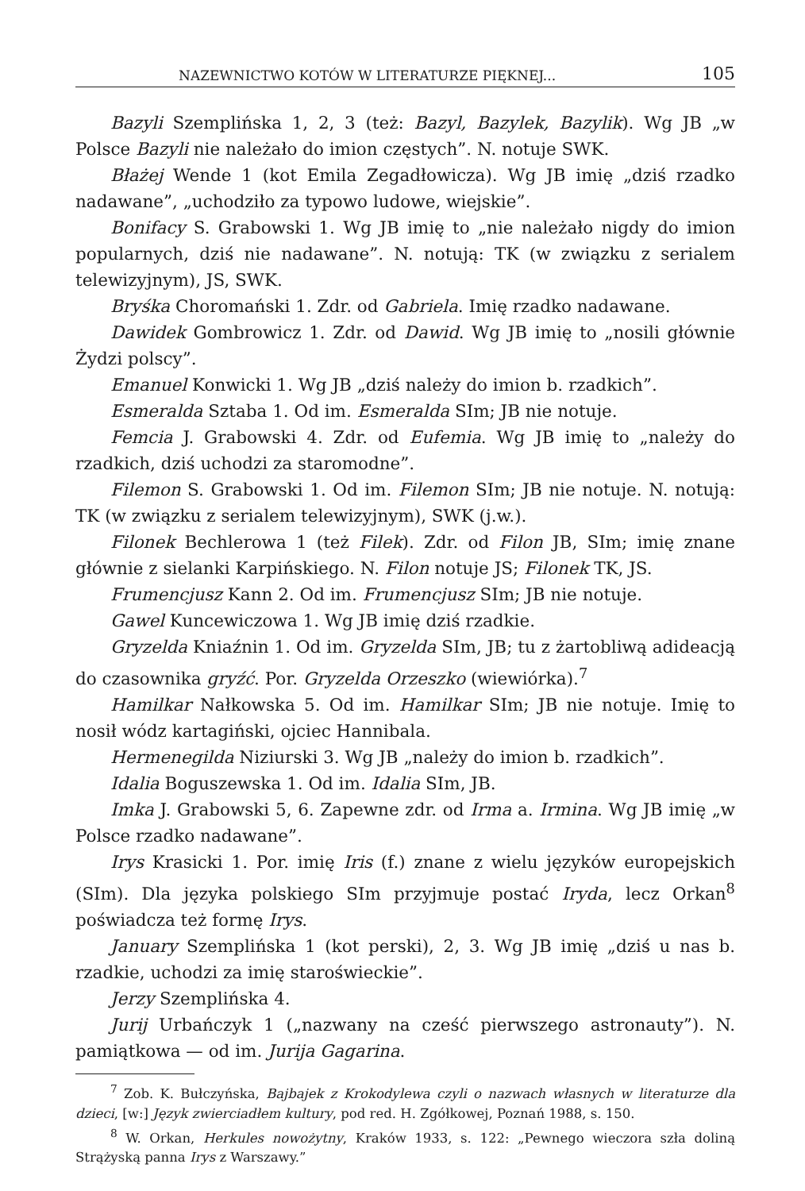NAZEWNICTWO KOTÓW W LITERATURZE PIĘKNEJ... 105
Bazyli Szemplińska 1, 2, 3 (też: Bazyl, Bazylek, Bazylik). Wg JB „w Polsce Bazyli nie należało do imion częstych”. N. notuje SWK.
Błażej Wende 1 (kot Emila Zegadłowicza). Wg JB imię „dziś rzadko nadawane”, „uchodziło za typowo ludowe, wiejskie”.
Bonifacy S. Grabowski 1. Wg JB imię to „nie należało nigdy do imion popularnych, dziś nie nadawane”. N. notują: TK (w związku z serialem telewizyjnym), JS, SWK.
Bryśka Choromański 1. Zdr. od Gabriela. Imię rzadko nadawane.
Dawidek Gombrowicz 1. Zdr. od Dawid. Wg JB imię to „nosili głównie Żydzi polscy”.
Emanuel Konwicki 1. Wg JB „dziś należy do imion b. rzadkich”.
Esmeralda Sztaba 1. Od im. Esmeralda SIm; JB nie notuje.
Femcia J. Grabowski 4. Zdr. od Eufemia. Wg JB imię to „należy do rzadkich, dziś uchodzi za staromodne”.
Filemon S. Grabowski 1. Od im. Filemon SIm; JB nie notuje. N. notują: TK (w związku z serialem telewizyjnym), SWK (j.w.).
Filonek Bechlerowa 1 (też Filek). Zdr. od Filon JB, SIm; imię znane głównie z sielanki Karpińskiego. N. Filon notuje JS; Filonek TK, JS.
Frumencjusz Kann 2. Od im. Frumencjusz SIm; JB nie notuje.
Gawel Kuncewiczowa 1. Wg JB imię dziś rzadkie.
Gryzelda Kniaźnin 1. Od im. Gryzelda SIm, JB; tu z żartobliwą adideacją do czasownika gryźć. Por. Gryzelda Orzeszko (wiewiórka).<sup>7</sup>
Hamilkar Nałkowska 5. Od im. Hamilkar SIm; JB nie notuje. Imię to nosił wódz kartagiński, ojciec Hannibala.
Hermenegilda Niziurski 3. Wg JB „należy do imion b. rzadkich”.
Idalia Boguszewska 1. Od im. Idalia SIm, JB.
Imka J. Grabowski 5, 6. Zapewne zdr. od Irma a. Irmina. Wg JB imię „w Polsce rzadko nadawane”.
Irys Krasicki 1. Por. imię Iris (f.) znane z wielu języków europejskich (SIm). Dla języka polskiego SIm przyjmuje postać Iryda, lecz Orkan<sup>8</sup> poświadcza też formę Irys.
January Szemplińska 1 (kot perski), 2, 3. Wg JB imię „dziś u nas b. rzadkie, uchodzi za imię staroświeckie”.
Jerzy Szemplińska 4.
Jurij Urbańczyk 1 („nazwany na cześć pierwszego astronauty”). N. pamiątkowa — od im. Jurija Gagarina.
<sup>7</sup> Zob. K. Bułczyńska, Bajbajek z Krokodylewa czyli o nazwach własnych w literaturze dla dzieci, [w:] Język zwierciadłem kultury, pod red. H. Zgółkowej, Poznań 1988, s. 150.
<sup>8</sup> W. Orkan, Herkules nowożytny, Kraków 1933, s. 122: „Pewnego wieczora szła doliną Strążyską panna Irys z Warszawy.”